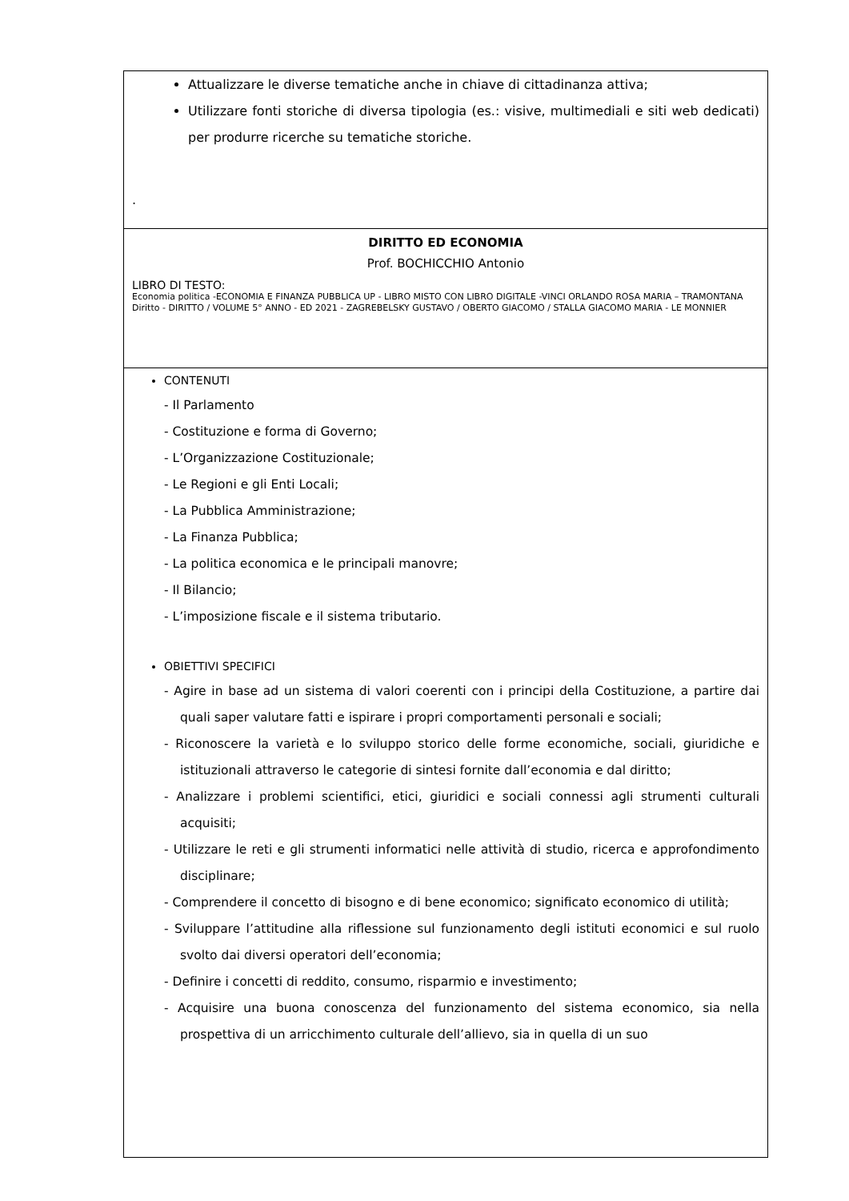Attualizzare le diverse tematiche anche in chiave di cittadinanza attiva;
Utilizzare fonti storiche di diversa tipologia (es.: visive, multimediali e siti web dedicati) per produrre ricerche su tematiche storiche.
.
DIRITTO ED ECONOMIA
Prof. BOCHICCHIO Antonio
LIBRO DI TESTO:
Economia politica -ECONOMIA E FINANZA PUBBLICA UP - LIBRO MISTO CON LIBRO DIGITALE -VINCI ORLANDO ROSA MARIA – TRAMONTANA
Diritto - DIRITTO / VOLUME 5° ANNO - ED 2021 - ZAGREBELSKY GUSTAVO / OBERTO GIACOMO / STALLA GIACOMO MARIA - LE MONNIER
CONTENUTI
- Il Parlamento
- Costituzione e forma di Governo;
- L’Organizzazione Costituzionale;
- Le Regioni e gli Enti Locali;
- La Pubblica Amministrazione;
- La Finanza Pubblica;
- La politica economica e le principali manovre;
- Il Bilancio;
- L’imposizione fiscale e il sistema tributario.
OBIETTIVI SPECIFICI
- Agire in base ad un sistema di valori coerenti con i principi della Costituzione, a partire dai quali saper valutare fatti e ispirare i propri comportamenti personali e sociali;
- Riconoscere la varietà e lo sviluppo storico delle forme economiche, sociali, giuridiche e istituzionali attraverso le categorie di sintesi fornite dall’economia e dal diritto;
- Analizzare i problemi scientifici, etici, giuridici e sociali connessi agli strumenti culturali acquisiti;
- Utilizzare le reti e gli strumenti informatici nelle attività di studio, ricerca e approfondimento disciplinare;
- Comprendere il concetto di bisogno e di bene economico; significato economico di utilità;
- Sviluppare l’attitudine alla riflessione sul funzionamento degli istituti economici e sul ruolo svolto dai diversi operatori dell’economia;
- Definire i concetti di reddito, consumo, risparmio e investimento;
- Acquisire una buona conoscenza del funzionamento del sistema economico, sia nella prospettiva di un arricchimento culturale dell’allievo, sia in quella di un suo